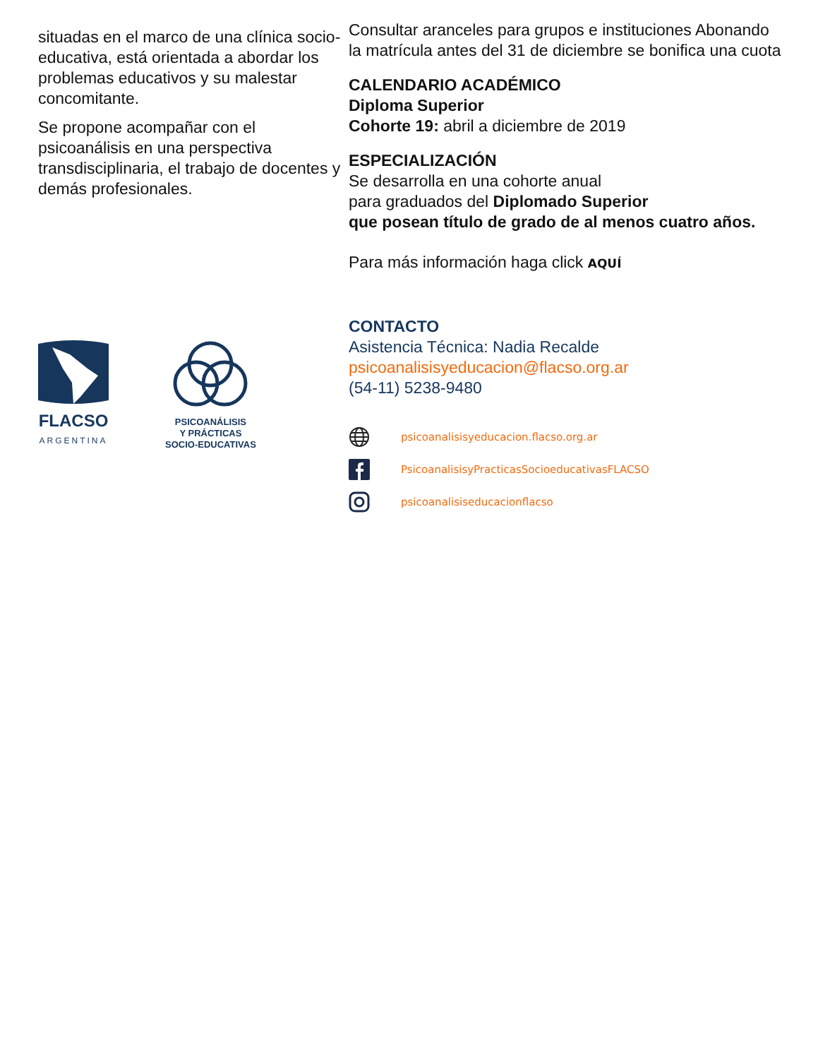situadas en el marco de una clínica socio-educativa, está orientada a abordar los problemas educativos y su malestar concomitante.
Se propone acompañar con el psicoanálisis en una perspectiva transdisciplinaria, el trabajo de docentes y demás profesionales.
FLACSO
ARGENTINA
PSICOANÁLISIS
Y PRÁCTICAS
SOCIO-EDUCATIVAS
Consultar aranceles para grupos e instituciones Abonando la matrícula antes del 31 de diciembre se bonifica una cuota
CALENDARIO ACADÉMICO
Diploma Superior
Cohorte 19: abril a diciembre de 2019
ESPECIALIZACIÓN
Se desarrolla en una cohorte anual
para graduados del Diplomado Superior
que posean título de grado de al menos cuatro años.
Para más información haga click AQUÍ
CONTACTO
Asistencia Técnica: Nadia Recalde
psicoanalisisyeducacion@flacso.org.ar
(54-11) 5238-9480
psicoanalisisyeducacion.flacso.org.ar
PsicoanalisisyPracticasSocioeducativasFLACSO
psicoanalisiseducacionflacso